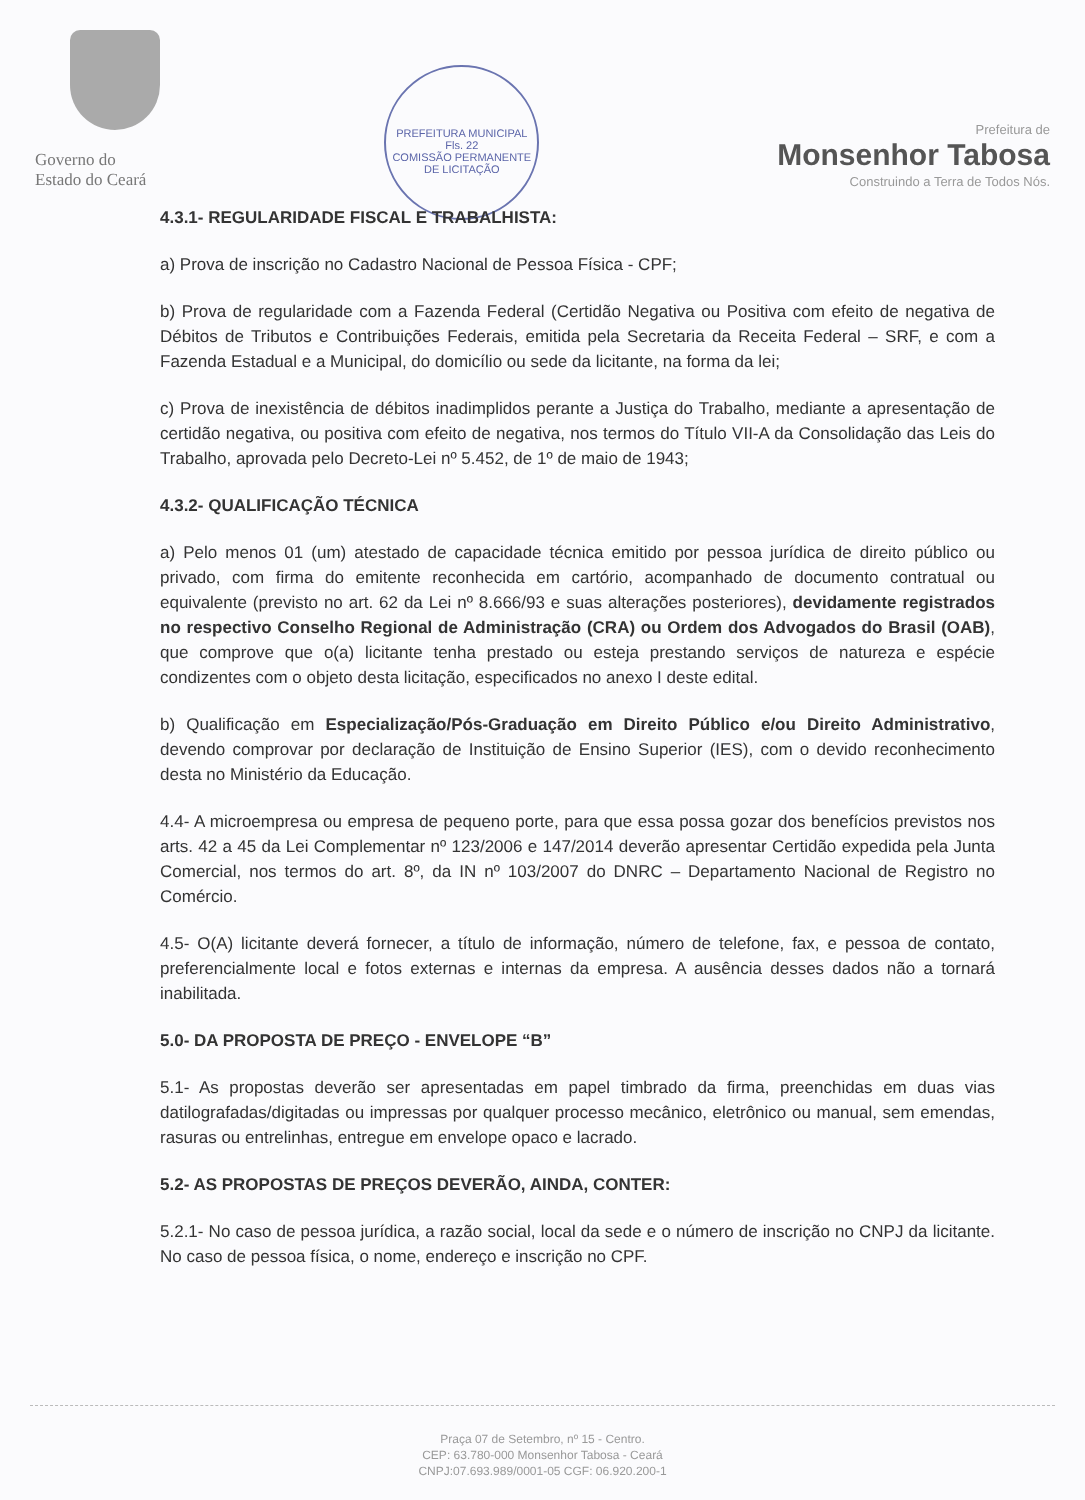Governo do
Estado do Ceará
PREFEITURA MUNICIPAL
Fls. 22
COMISSÃO PERMANENTE DE LICITAÇÃO
Prefeitura de
Monsenhor Tabosa
Construindo a Terra de Todos Nós.
4.3.1- REGULARIDADE FISCAL E TRABALHISTA:
a) Prova de inscrição no Cadastro Nacional de Pessoa Física - CPF;
b) Prova de regularidade com a Fazenda Federal (Certidão Negativa ou Positiva com efeito de negativa de Débitos de Tributos e Contribuições Federais, emitida pela Secretaria da Receita Federal – SRF, e com a Fazenda Estadual e a Municipal, do domicílio ou sede da licitante, na forma da lei;
c) Prova de inexistência de débitos inadimplidos perante a Justiça do Trabalho, mediante a apresentação de certidão negativa, ou positiva com efeito de negativa, nos termos do Título VII-A da Consolidação das Leis do Trabalho, aprovada pelo Decreto-Lei nº 5.452, de 1º de maio de 1943;
4.3.2- QUALIFICAÇÃO TÉCNICA
a) Pelo menos 01 (um) atestado de capacidade técnica emitido por pessoa jurídica de direito público ou privado, com firma do emitente reconhecida em cartório, acompanhado de documento contratual ou equivalente (previsto no art. 62 da Lei nº 8.666/93 e suas alterações posteriores), devidamente registrados no respectivo Conselho Regional de Administração (CRA) ou Ordem dos Advogados do Brasil (OAB), que comprove que o(a) licitante tenha prestado ou esteja prestando serviços de natureza e espécie condizentes com o objeto desta licitação, especificados no anexo I deste edital.
b) Qualificação em Especialização/Pós-Graduação em Direito Público e/ou Direito Administrativo, devendo comprovar por declaração de Instituição de Ensino Superior (IES), com o devido reconhecimento desta no Ministério da Educação.
4.4- A microempresa ou empresa de pequeno porte, para que essa possa gozar dos benefícios previstos nos arts. 42 a 45 da Lei Complementar nº 123/2006 e 147/2014 deverão apresentar Certidão expedida pela Junta Comercial, nos termos do art. 8º, da IN nº 103/2007 do DNRC – Departamento Nacional de Registro no Comércio.
4.5- O(A) licitante deverá fornecer, a título de informação, número de telefone, fax, e pessoa de contato, preferencialmente local e fotos externas e internas da empresa. A ausência desses dados não a tornará inabilitada.
5.0- DA PROPOSTA DE PREÇO - ENVELOPE “B”
5.1- As propostas deverão ser apresentadas em papel timbrado da firma, preenchidas em duas vias datilografadas/digitadas ou impressas por qualquer processo mecânico, eletrônico ou manual, sem emendas, rasuras ou entrelinhas, entregue em envelope opaco e lacrado.
5.2- AS PROPOSTAS DE PREÇOS DEVERÃO, AINDA, CONTER:
5.2.1- No caso de pessoa jurídica, a razão social, local da sede e o número de inscrição no CNPJ da licitante. No caso de pessoa física, o nome, endereço e inscrição no CPF.
Praça 07 de Setembro, nº 15 - Centro.
CEP: 63.780-000 Monsenhor Tabosa - Ceará
CNPJ:07.693.989/0001-05 CGF: 06.920.200-1